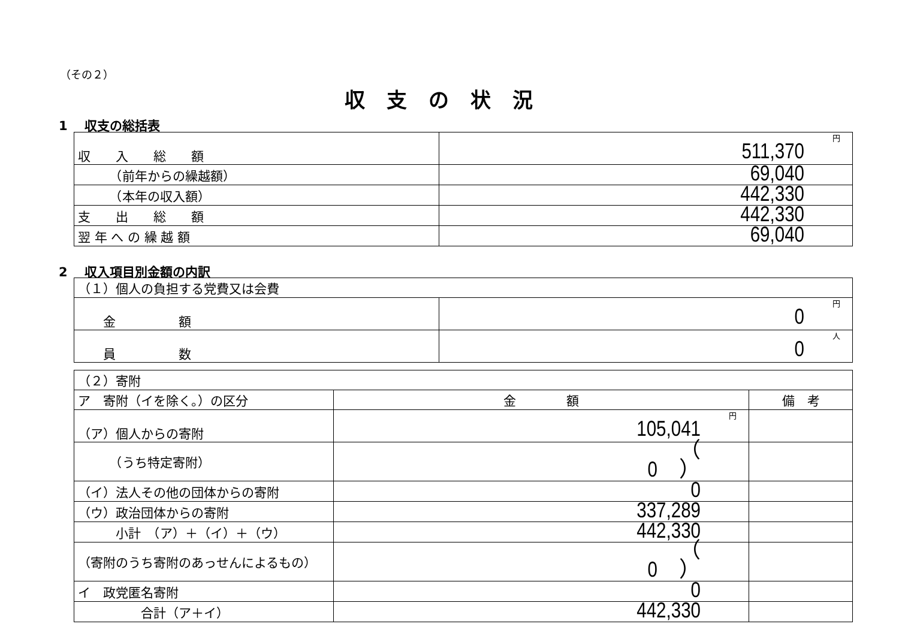（その２）
収支の状況
1　 収支の総括表
| 収 入 総 額 | 円 511,370 |
| （前年からの繰越額） | 69,040 |
| （本年の収入額） | 442,330 |
| 支 出 総 額 | 442,330 |
| 翌 年 へ の 繰 越 額 | 69,040 |
2　 収入項目別金額の内訳
| （１）個人の負担する党費又は会費 | |
| 金 額 | 円 0 |
| 員 数 | 人 0 |
| （２）寄附 | | |
| ア 寄附（イを除く。）の区分 | 金 額 | 備 考 |
| （ア）個人からの寄附 | 円 105,041 | |
| （うち特定寄附） | （ 0 ） | |
| （イ）法人その他の団体からの寄附 | 0 | |
| （ウ）政治団体からの寄附 | 337,289 | |
| 小計 （ア）＋（イ）＋（ウ） | 442,330 | |
| （寄附のうち寄附のあっせんによるもの） | （ 0 ） | |
| イ 政党匿名寄附 | 0 | |
| 合計（ア＋イ） | 442,330 | |